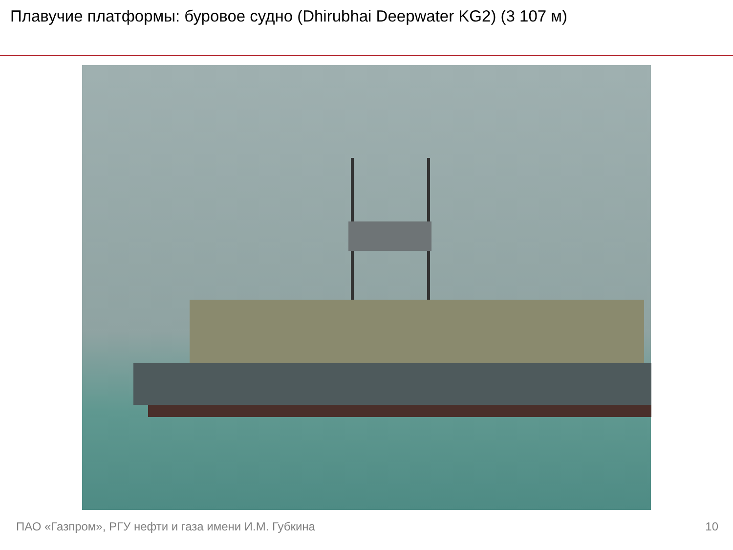Плавучие платформы: буровое судно (Dhirubhai Deepwater KG2) (3 107 м)
ПАО «Газпром», РГУ нефти и газа имени И.М. Губкина 10